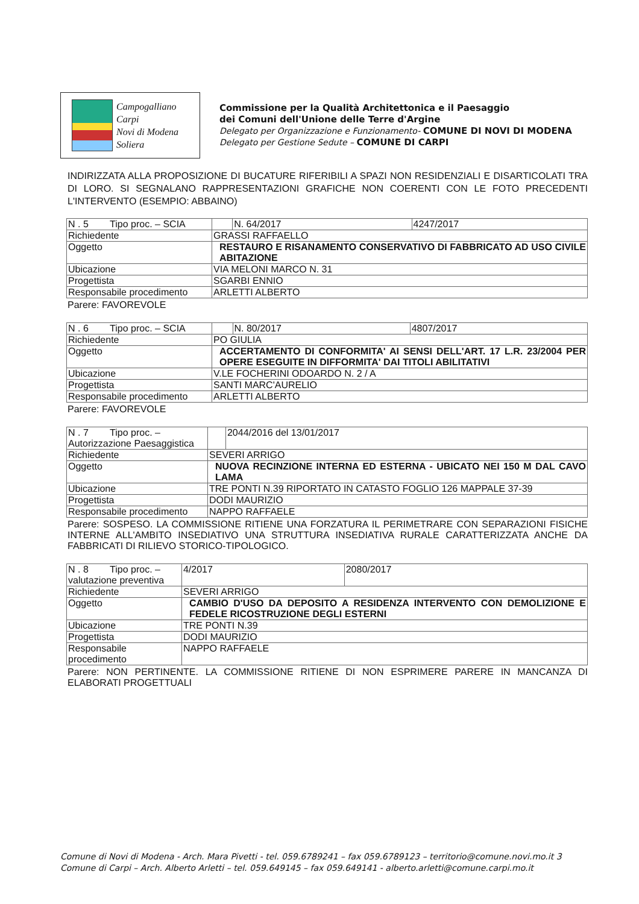Campogalliano
Carpi
Novi di Modena
Soliera
Commissione per la Qualità Architettonica e il Paesaggio
dei Comuni dell'Unione delle Terre d'Argine
Delegato per Organizzazione e Funzionamento- COMUNE DI NOVI DI MODENA
Delegato per Gestione Sedute – COMUNE DI CARPI
INDIRIZZATA ALLA PROPOSIZIONE DI BUCATURE RIFERIBILI A SPAZI NON RESIDENZIALI E DISARTICOLATI TRA DI LORO. SI SEGNALANO RAPPRESENTAZIONI GRAFICHE NON COERENTI CON LE FOTO PRECEDENTI L'INTERVENTO (ESEMPIO: ABBAINO)
| N . 5 Tipo proc. – SCIA | | N. 64/2017 | 4247/2017 |
| Richiedente | GRASSI RAFFAELLO | | |
| Oggetto | RESTAURO E RISANAMENTO CONSERVATIVO DI FABBRICATO AD USO CIVILE ABITAZIONE | | |
| Ubicazione | VIA MELONI MARCO N. 31 | | |
| Progettista | SGARBI ENNIO | | |
| Responsabile procedimento | ARLETTI ALBERTO | | |
Parere: FAVOREVOLE
| N . 6 Tipo proc. – SCIA | | N. 80/2017 | 4807/2017 |
| Richiedente | PO GIULIA | | |
| Oggetto | ACCERTAMENTO DI CONFORMITA' AI SENSI DELL'ART. 17 L.R. 23/2004 PER OPERE ESEGUITE IN DIFFORMITA' DAI TITOLI ABILITATIVI | | |
| Ubicazione | V.LE FOCHERINI ODOARDO N. 2 / A | | |
| Progettista | SANTI MARC'AURELIO | | |
| Responsabile procedimento | ARLETTI ALBERTO | | |
Parere: FAVOREVOLE
| N . 7 Tipo proc. – Autorizzazione Paesaggistica | | | 2044/2016 del 13/01/2017 |
| Richiedente | SEVERI ARRIGO | | |
| Oggetto | NUOVA RECINZIONE INTERNA ED ESTERNA - UBICATO NEI 150 M DAL CAVO LAMA | | |
| Ubicazione | TRE PONTI N.39 RIPORTATO IN CATASTO FOGLIO 126 MAPPALE 37-39 | | |
| Progettista | DODI MAURIZIO | | |
| Responsabile procedimento | NAPPO RAFFAELE | | |
Parere: SOSPESO. LA COMMISSIONE RITIENE UNA FORZATURA IL PERIMETRARE CON SEPARAZIONI FISICHE INTERNE ALL'AMBITO INSEDIATIVO UNA STRUTTURA INSEDIATIVA RURALE CARATTERIZZATA ANCHE DA FABBRICATI DI RILIEVO STORICO-TIPOLOGICO.
| N . 8 Tipo proc. – valutazione preventiva | | 4/2017 | 2080/2017 |
| Richiedente | SEVERI ARRIGO | | |
| Oggetto | CAMBIO D'USO DA DEPOSITO A RESIDENZA INTERVENTO CON DEMOLIZIONE E FEDELE RICOSTRUZIONE DEGLI ESTERNI | | |
| Ubicazione | TRE PONTI N.39 | | |
| Progettista | DODI MAURIZIO | | |
| Responsabile procedimento | NAPPO RAFFAELE | | |
Parere: NON PERTINENTE. LA COMMISSIONE RITIENE DI NON ESPRIMERE PARERE IN MANCANZA DI ELABORATI PROGETTUALI
Comune di Novi di Modena - Arch. Mara Pivetti - tel. 059.6789241 – fax 059.6789123 – territorio@comune.novi.mo.it 3
Comune di Carpi – Arch. Alberto Arletti – tel. 059.649145 – fax 059.649141 - alberto.arletti@comune.carpi.mo.it